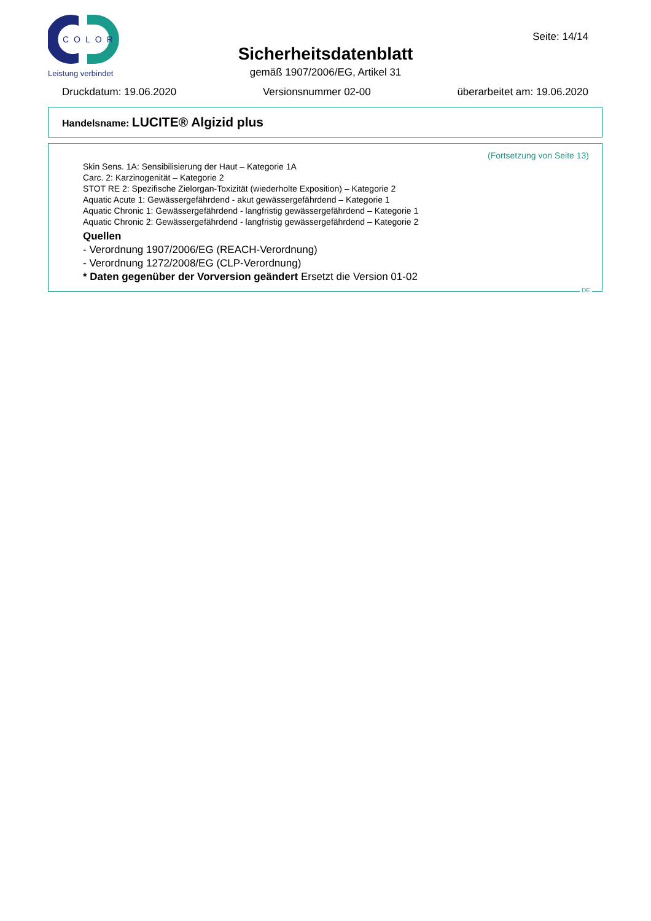COLOR
Leistung verbindet
Seite: 14/14
Sicherheitsdatenblatt
gemäß 1907/2006/EG, Artikel 31
Druckdatum: 19.06.2020 Versionsnummer 02-00 überarbeitet am: 19.06.2020
Handelsname: LUCITE® Algizid plus
(Fortsetzung von Seite 13)
Skin Sens. 1A: Sensibilisierung der Haut – Kategorie 1A
Carc. 2: Karzinogenität – Kategorie 2
STOT RE 2: Spezifische Zielorgan-Toxizität (wiederholte Exposition) – Kategorie 2
Aquatic Acute 1: Gewässergefährdend - akut gewässergefährdend – Kategorie 1
Aquatic Chronic 1: Gewässergefährdend - langfristig gewässergefährdend – Kategorie 1
Aquatic Chronic 2: Gewässergefährdend - langfristig gewässergefährdend – Kategorie 2
Quellen
- Verordnung 1907/2006/EG (REACH-Verordnung)
- Verordnung 1272/2008/EG (CLP-Verordnung)
* Daten gegenüber der Vorversion geändert Ersetzt die Version 01-02
DE